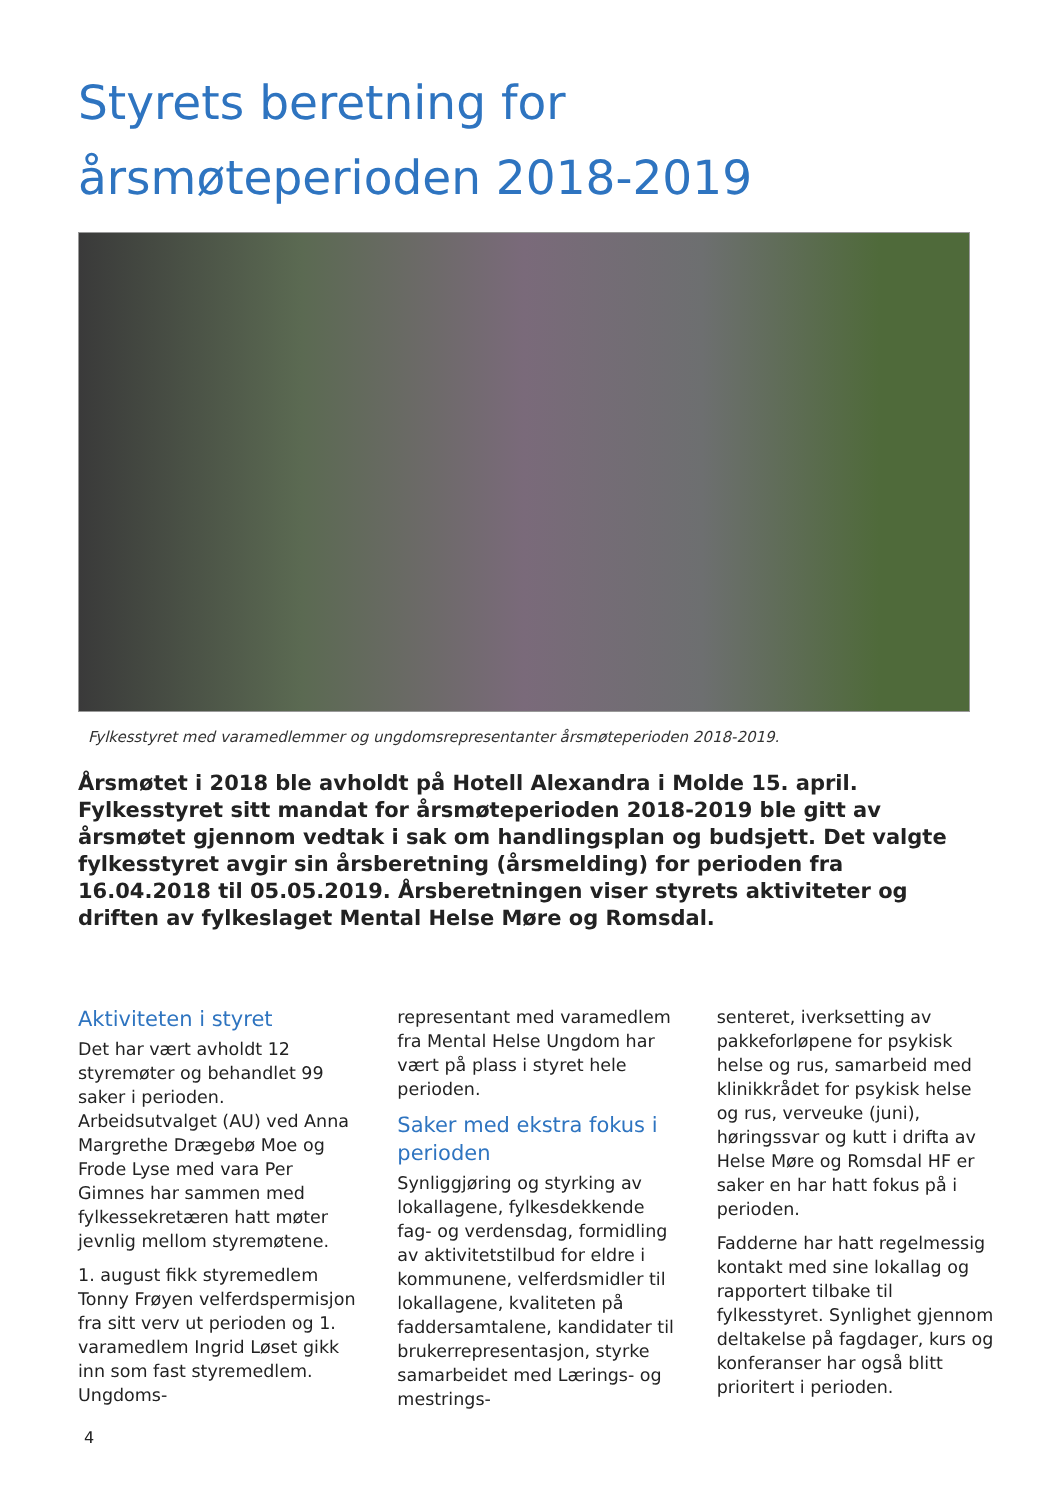Styrets beretning for
årsmøteperioden 2018-2019
Fylkesstyret med varamedlemmer og ungdomsrepresentanter årsmøteperioden 2018-2019.
Årsmøtet i 2018 ble avholdt på Hotell Alexandra i Molde 15. april. Fylkesstyret sitt mandat for årsmøteperioden 2018-2019 ble gitt av årsmøtet gjennom vedtak i sak om handlingsplan og budsjett. Det valgte fylkesstyret avgir sin årsberetning (årsmelding) for perioden fra 16.04.2018 til 05.05.2019. Årsberetningen viser styrets aktiviteter og driften av fylkeslaget Mental Helse Møre og Romsdal.
Aktiviteten i styret
Det har vært avholdt 12 styremøter og behandlet 99 saker i perioden. Arbeidsutvalget (AU) ved Anna Margrethe Drægebø Moe og Frode Lyse med vara Per Gimnes har sammen med fylkessekretæren hatt møter jevnlig mellom styremøtene.
1. august fikk styremedlem Tonny Frøyen velferdspermisjon fra sitt verv ut perioden og 1. varamedlem Ingrid Løset gikk inn som fast styremedlem. Ungdoms-
representant med varamedlem fra Mental Helse Ungdom har vært på plass i styret hele perioden.
Saker med ekstra fokus i perioden
Synliggjøring og styrking av lokallagene, fylkesdekkende fag- og verdensdag, formidling av aktivitetstilbud for eldre i kommunene, velferdsmidler til lokallagene, kvaliteten på faddersamtalene, kandidater til brukerrepresentasjon, styrke samarbeidet med Lærings- og mestrings-
senteret, iverksetting av pakkeforløpene for psykisk helse og rus, samarbeid med klinikkrådet for psykisk helse og rus, verveuke (juni), høringssvar og kutt i drifta av Helse Møre og Romsdal HF er saker en har hatt fokus på i perioden.
Fadderne har hatt regelmessig kontakt med sine lokallag og rapportert tilbake til fylkesstyret. Synlighet gjennom deltakelse på fagdager, kurs og konferanser har også blitt prioritert i perioden.
4